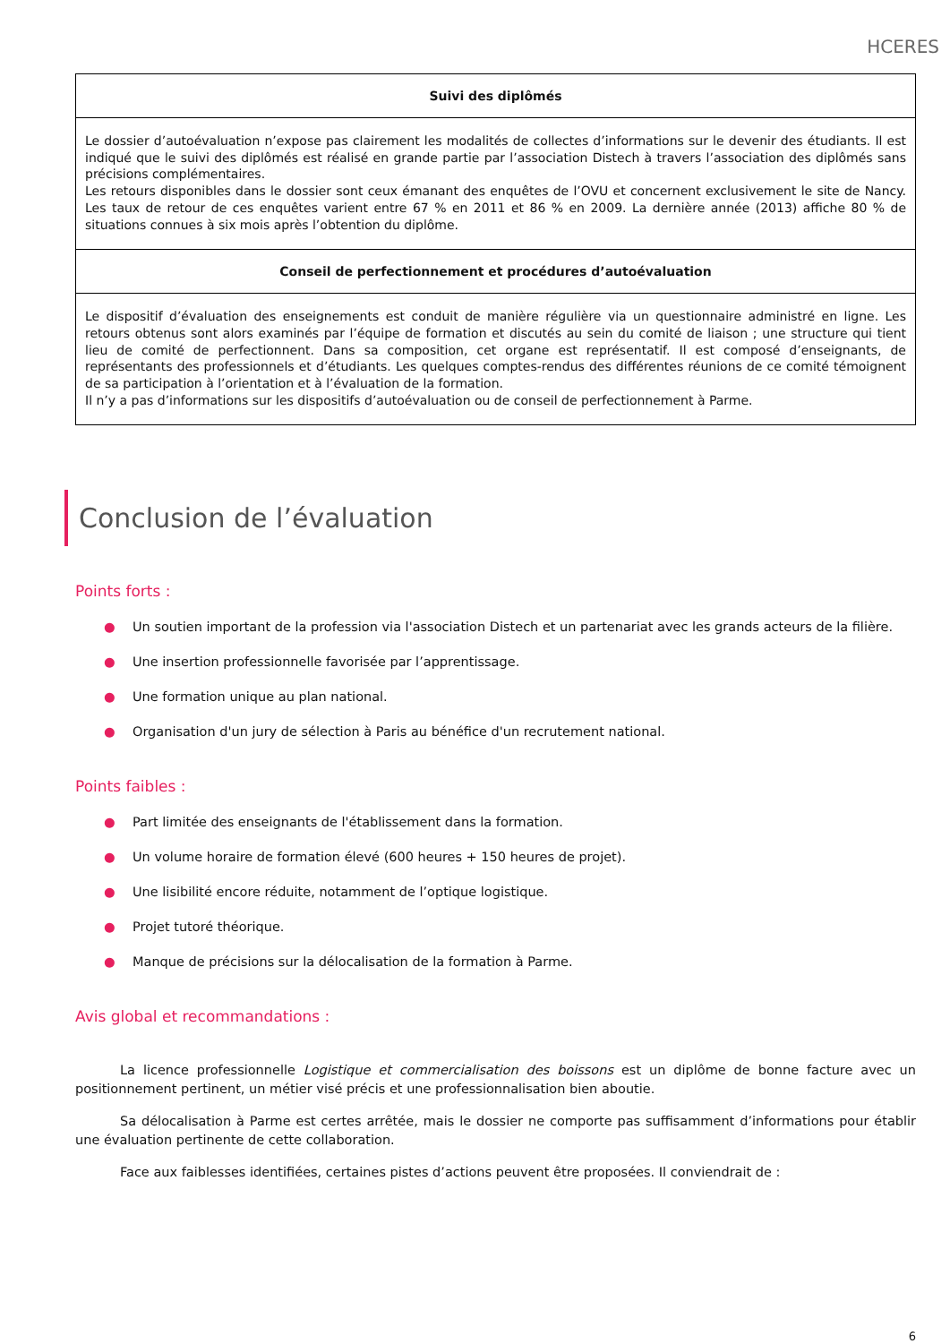HCERES
| Suivi des diplômés |
| --- |
| Le dossier d’autoévaluation n’expose pas clairement les modalités de collectes d’informations sur le devenir des étudiants. Il est indiqué que le suivi des diplômés est réalisé en grande partie par l’association Distech à travers l’association des diplômés sans précisions complémentaires. Les retours disponibles dans le dossier sont ceux émanant des enquêtes de l’OVU et concernent exclusivement le site de Nancy. Les taux de retour de ces enquêtes varient entre 67 % en 2011 et 86 % en 2009. La dernière année (2013) affiche 80 % de situations connues à six mois après l’obtention du diplôme. |
| Conseil de perfectionnement et procédures d’autoévaluation |
| Le dispositif d’évaluation des enseignements est conduit de manière régulière via un questionnaire administré en ligne. Les retours obtenus sont alors examinés par l’équipe de formation et discutés au sein du comité de liaison ; une structure qui tient lieu de comité de perfectionnent. Dans sa composition, cet organe est représentatif. Il est composé d’enseignants, de représentants des professionnels et d’étudiants. Les quelques comptes-rendus des différentes réunions de ce comité témoignent de sa participation à l’orientation et à l’évaluation de la formation. Il n’y a pas d’informations sur les dispositifs d’autoévaluation ou de conseil de perfectionnement à Parme. |
Conclusion de l’évaluation
Points forts :
● Un soutien important de la profession via l'association Distech et un partenariat avec les grands acteurs de la filière.
● Une insertion professionnelle favorisée par l’apprentissage.
● Une formation unique au plan national.
● Organisation d'un jury de sélection à Paris au bénéfice d'un recrutement national.
Points faibles :
● Part limitée des enseignants de l'établissement dans la formation.
● Un volume horaire de formation élevé (600 heures + 150 heures de projet).
● Une lisibilité encore réduite, notamment de l’optique logistique.
● Projet tutoré théorique.
● Manque de précisions sur la délocalisation de la formation à Parme.
Avis global et recommandations :
La licence professionnelle Logistique et commercialisation des boissons est un diplôme de bonne facture avec un positionnement pertinent, un métier visé précis et une professionnalisation bien aboutie.
Sa délocalisation à Parme est certes arrêtée, mais le dossier ne comporte pas suffisamment d’informations pour établir une évaluation pertinente de cette collaboration.
Face aux faiblesses identifiées, certaines pistes d’actions peuvent être proposées. Il conviendrait de :
6